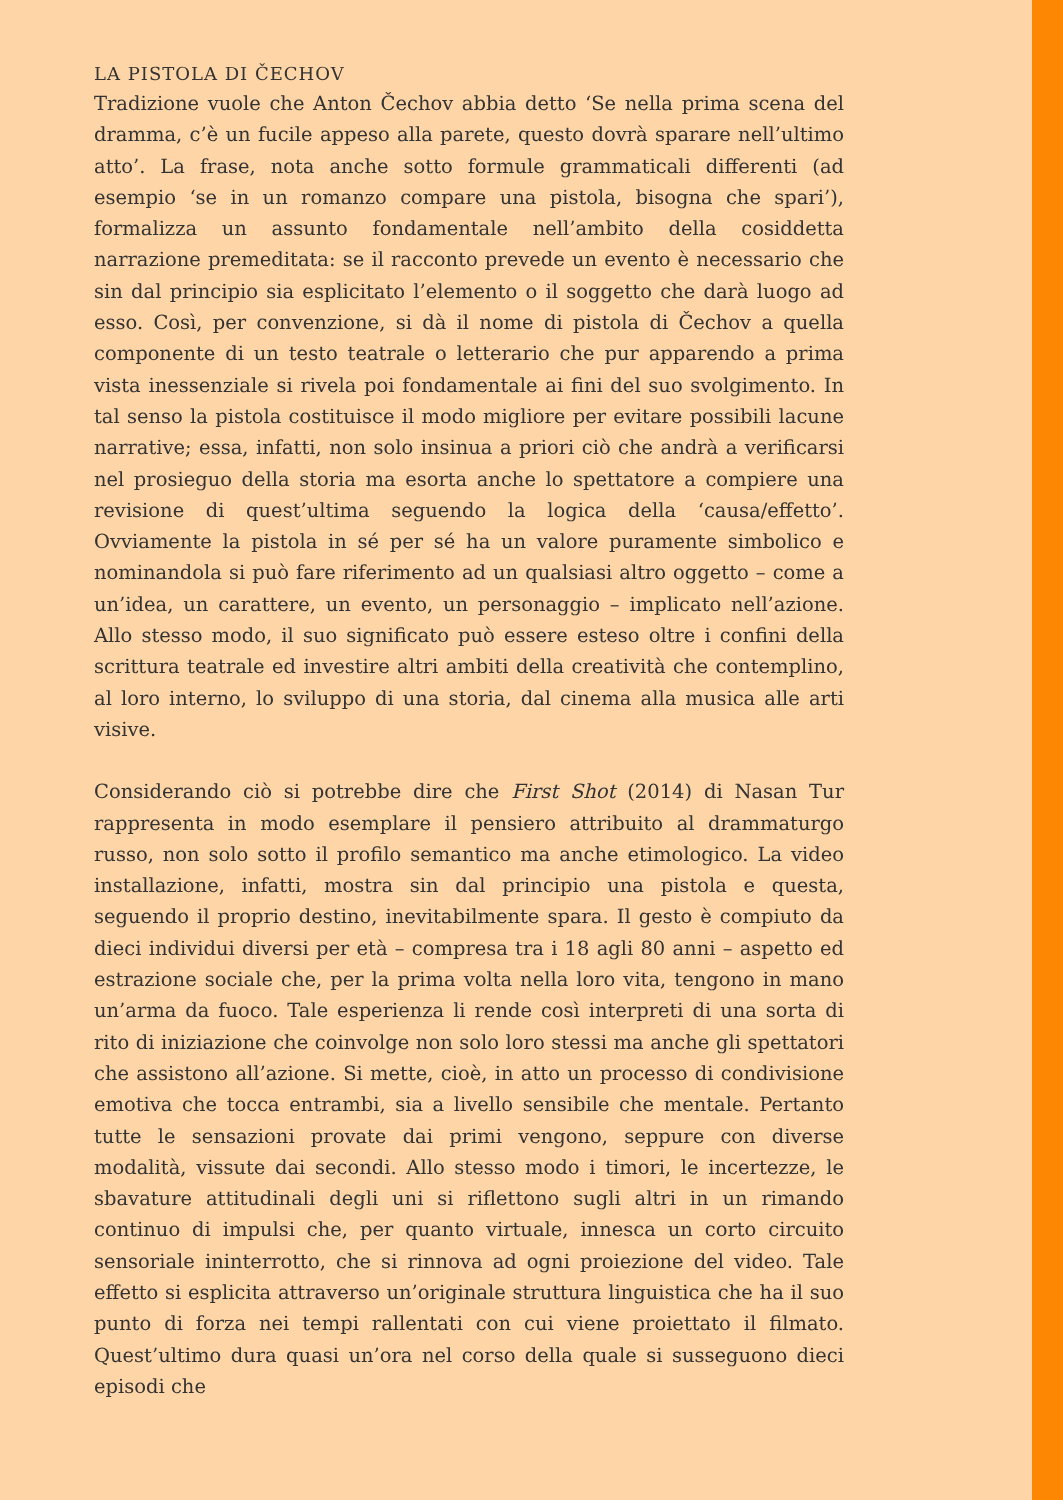LA PISTOLA DI ČECHOV
Tradizione vuole che Anton Čechov abbia detto ‘Se nella prima scena del dramma, c’è un fucile appeso alla parete, questo dovrà sparare nell’ultimo atto’. La frase, nota anche sotto formule grammaticali differenti (ad esempio ‘se in un romanzo compare una pistola, bisogna che spari’), formalizza un assunto fondamentale nell’ambito della cosiddetta narrazione premeditata: se il racconto prevede un evento è necessario che sin dal principio sia esplicitato l’elemento o il soggetto che darà luogo ad esso. Così, per convenzione, si dà il nome di pistola di Čechov a quella componente di un testo teatrale o letterario che pur apparendo a prima vista inessenziale si rivela poi fondamentale ai fini del suo svolgimento. In tal senso la pistola costituisce il modo migliore per evitare possibili lacune narrative; essa, infatti, non solo insinua a priori ciò che andrà a verificarsi nel prosieguo della storia ma esorta anche lo spettatore a compiere una revisione di quest’ultima seguendo la logica della ‘causa/effetto’. Ovviamente la pistola in sé per sé ha un valore puramente simbolico e nominandola si può fare riferimento ad un qualsiasi altro oggetto – come a un’idea, un carattere, un evento, un personaggio – implicato nell’azione. Allo stesso modo, il suo significato può essere esteso oltre i confini della scrittura teatrale ed investire altri ambiti della creatività che contemplino, al loro interno, lo sviluppo di una storia, dal cinema alla musica alle arti visive.
Considerando ciò si potrebbe dire che First Shot (2014) di Nasan Tur rappresenta in modo esemplare il pensiero attribuito al drammaturgo russo, non solo sotto il profilo semantico ma anche etimologico. La video installazione, infatti, mostra sin dal principio una pistola e questa, seguendo il proprio destino, inevitabilmente spara. Il gesto è compiuto da dieci individui diversi per età – compresa tra i 18 agli 80 anni – aspetto ed estrazione sociale che, per la prima volta nella loro vita, tengono in mano un’arma da fuoco. Tale esperienza li rende così interpreti di una sorta di rito di iniziazione che coinvolge non solo loro stessi ma anche gli spettatori che assistono all’azione. Si mette, cioè, in atto un processo di condivisione emotiva che tocca entrambi, sia a livello sensibile che mentale. Pertanto tutte le sensazioni provate dai primi vengono, seppure con diverse modalità, vissute dai secondi. Allo stesso modo i timori, le incertezze, le sbavature attitudinali degli uni si riflettono sugli altri in un rimando continuo di impulsi che, per quanto virtuale, innesca un corto circuito sensoriale ininterrotto, che si rinnova ad ogni proiezione del video. Tale effetto si esplicita attraverso un’originale struttura linguistica che ha il suo punto di forza nei tempi rallentati con cui viene proiettato il filmato. Quest’ultimo dura quasi un’ora nel corso della quale si susseguono dieci episodi che